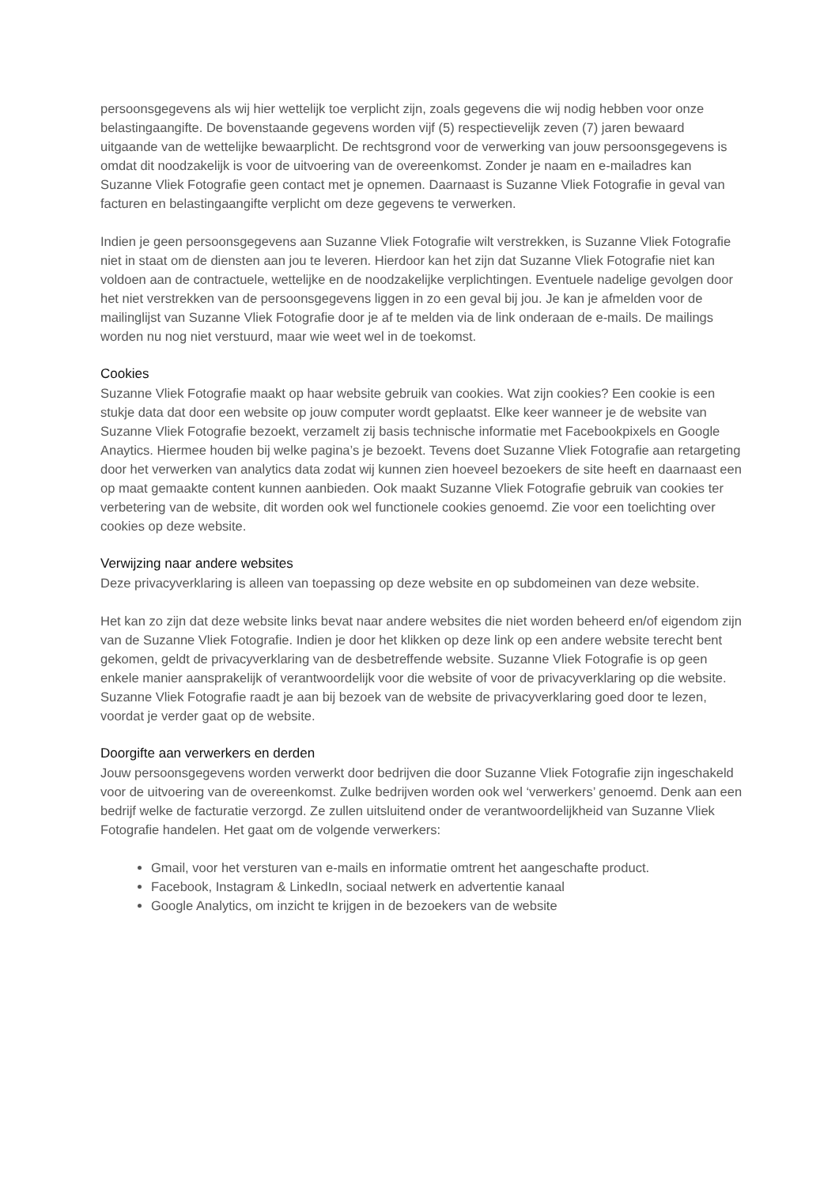persoonsgegevens als wij hier wettelijk toe verplicht zijn, zoals gegevens die wij nodig hebben voor onze belastingaangifte. De bovenstaande gegevens worden vijf (5) respectievelijk zeven (7) jaren bewaard uitgaande van de wettelijke bewaarplicht. De rechtsgrond voor de verwerking van jouw persoonsgegevens is omdat dit noodzakelijk is voor de uitvoering van de overeenkomst. Zonder je naam en e-mailadres kan Suzanne Vliek Fotografie geen contact met je opnemen. Daarnaast is Suzanne Vliek Fotografie in geval van facturen en belastingaangifte verplicht om deze gegevens te verwerken.
Indien je geen persoonsgegevens aan Suzanne Vliek Fotografie wilt verstrekken, is Suzanne Vliek Fotografie niet in staat om de diensten aan jou te leveren. Hierdoor kan het zijn dat Suzanne Vliek Fotografie niet kan voldoen aan de contractuele, wettelijke en de noodzakelijke verplichtingen. Eventuele nadelige gevolgen door het niet verstrekken van de persoonsgegevens liggen in zo een geval bij jou. Je kan je afmelden voor de mailinglijst van Suzanne Vliek Fotografie door je af te melden via de link onderaan de e-mails. De mailings worden nu nog niet verstuurd, maar wie weet wel in de toekomst.
Cookies
Suzanne Vliek Fotografie maakt op haar website gebruik van cookies. Wat zijn cookies? Een cookie is een stukje data dat door een website op jouw computer wordt geplaatst. Elke keer wanneer je de website van Suzanne Vliek Fotografie bezoekt, verzamelt zij basis technische informatie met Facebookpixels en Google Anaytics. Hiermee houden bij welke pagina’s je bezoekt. Tevens doet Suzanne Vliek Fotografie aan retargeting door het verwerken van analytics data zodat wij kunnen zien hoeveel bezoekers de site heeft en daarnaast een op maat gemaakte content kunnen aanbieden. Ook maakt Suzanne Vliek Fotografie gebruik van cookies ter verbetering van de website, dit worden ook wel functionele cookies genoemd. Zie voor een toelichting over cookies op deze website.
Verwijzing naar andere websites
Deze privacyverklaring is alleen van toepassing op deze website en op subdomeinen van deze website.
Het kan zo zijn dat deze website links bevat naar andere websites die niet worden beheerd en/of eigendom zijn van de Suzanne Vliek Fotografie. Indien je door het klikken op deze link op een andere website terecht bent gekomen, geldt de privacyverklaring van de desbetreffende website. Suzanne Vliek Fotografie is op geen enkele manier aansprakelijk of verantwoordelijk voor die website of voor de privacyverklaring op die website. Suzanne Vliek Fotografie raadt je aan bij bezoek van de website de privacyverklaring goed door te lezen, voordat je verder gaat op de website.
Doorgifte aan verwerkers en derden
Jouw persoonsgegevens worden verwerkt door bedrijven die door Suzanne Vliek Fotografie zijn ingeschakeld voor de uitvoering van de overeenkomst. Zulke bedrijven worden ook wel ‘verwerkers’ genoemd. Denk aan een bedrijf welke de facturatie verzorgd. Ze zullen uitsluitend onder de verantwoordelijkheid van Suzanne Vliek Fotografie handelen. Het gaat om de volgende verwerkers:
Gmail, voor het versturen van e-mails en informatie omtrent het aangeschafte product.
Facebook, Instagram & LinkedIn, sociaal netwerk en advertentie kanaal
Google Analytics, om inzicht te krijgen in de bezoekers van de website